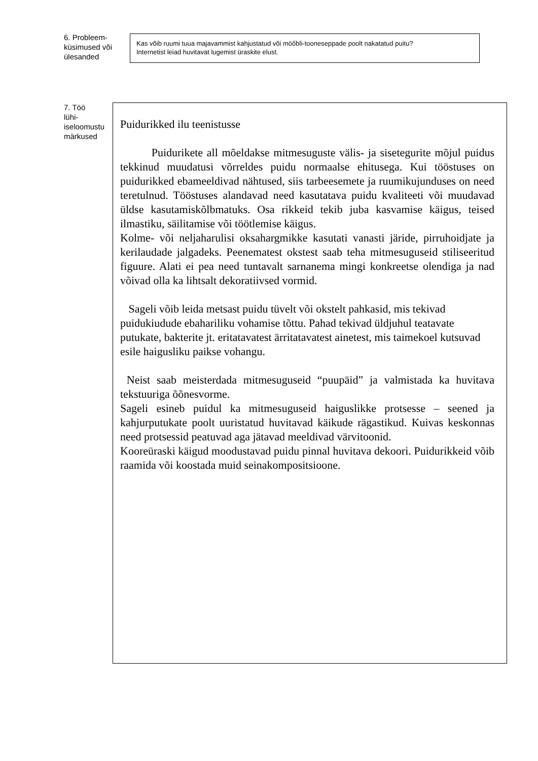6. Probleem-
küsimused või
ülesanded
Kas võib ruumi tuua majavammist kahjustatud või möőbli-tooneseppade poolt nakatatud puitu?
Internetist leiad huvitavat lugemist üraskite elust.
7. Töö
lühi-
iseloomustu
märkused
Puidurikked ilu teenistusse
Puidurikete all mõeldakse mitmesuguste välis- ja sisetegurite mõjul puidus tekkinud muudatusi võrreldes puidu normaalse ehitusega. Kui tööstuses on puidurikked ebameeldivad nähtused, siis tarbeesemete ja ruumikujunduses on need teretulnud. Tööstuses alandavad need kasutatava puidu kvaliteeti või muudavad üldse kasutamiskõlbmatuks. Osa rikkeid tekib juba kasvamise käigus, teised ilmastiku, säilitamise või töötlemise käigus.
Kolme- või neljaharulisi oksahargmikke kasutati vanasti järide, pirruhoidjate ja kerilaudade jalgadeks. Peenematest okstest saab teha mitmesuguseid stiliseeritud figuure. Alati ei pea need tuntavalt sarnanema mingi konkreetse olendiga ja nad võivad olla ka lihtsalt dekoratiivsed vormid.
Sageli võib leida metsast puidu tüvelt või okstelt pahkasid, mis tekivad puidukiudude ebahariliku vohamise tõttu. Pahad tekivad üldjuhul teatavate putukate, bakterite jt. eritatavatest ärritatavatest ainetest, mis taimekoel kutsuvad esile haigusliku paikse vohangu.
Neist saab meisterdada mitmesuguseid “puupäid” ja valmistada ka huvitava tekstuuriga õõnesvorme.
Sageli esineb puidul ka mitmesuguseid haiguslikke protsesse – seened ja kahjurputukate poolt uuristatud huvitavad käikude rägastikud. Kuivas keskonnas need protsessid peatuvad aga jätavad meeldivad värvitoonid.
Kooreüraski käigud moodustavad puidu pinnal huvitava dekoori. Puidurikkeid võib raamida või koostada muid seinakompositsioone.